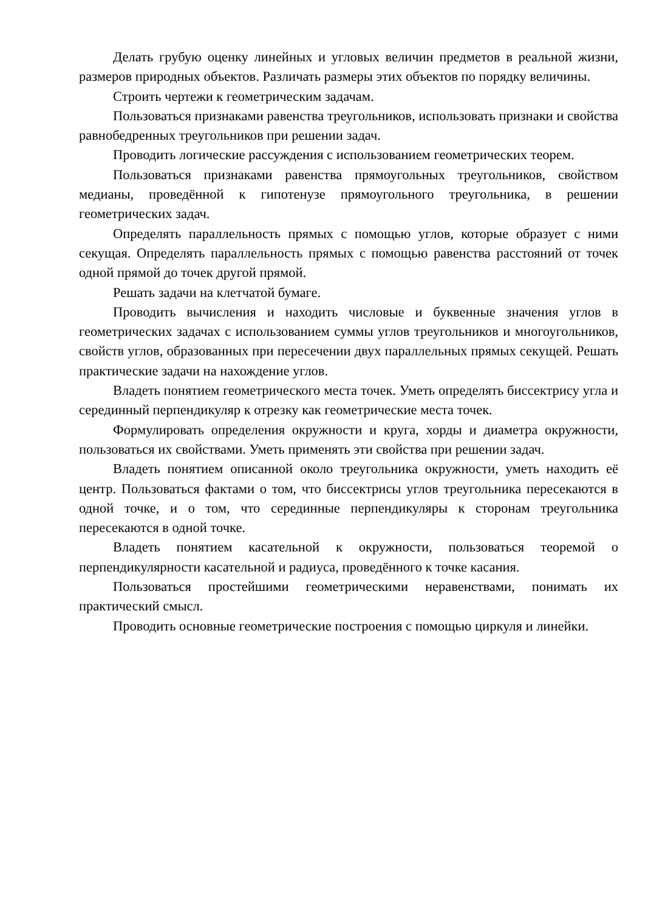Делать грубую оценку линейных и угловых величин предметов в реальной жизни, размеров природных объектов. Различать размеры этих объектов по порядку величины.
Строить чертежи к геометрическим задачам.
Пользоваться признаками равенства треугольников, использовать признаки и свойства равнобедренных треугольников при решении задач.
Проводить логические рассуждения с использованием геометрических теорем.
Пользоваться признаками равенства прямоугольных треугольников, свойством медианы, проведённой к гипотенузе прямоугольного треугольника, в решении геометрических задач.
Определять параллельность прямых с помощью углов, которые образует с ними секущая. Определять параллельность прямых с помощью равенства расстояний от точек одной прямой до точек другой прямой.
Решать задачи на клетчатой бумаге.
Проводить вычисления и находить числовые и буквенные значения углов в геометрических задачах с использованием суммы углов треугольников и многоугольников, свойств углов, образованных при пересечении двух параллельных прямых секущей. Решать практические задачи на нахождение углов.
Владеть понятием геометрического места точек. Уметь определять биссектрису угла и серединный перпендикуляр к отрезку как геометрические места точек.
Формулировать определения окружности и круга, хорды и диаметра окружности, пользоваться их свойствами. Уметь применять эти свойства при решении задач.
Владеть понятием описанной около треугольника окружности, уметь находить её центр. Пользоваться фактами о том, что биссектрисы углов треугольника пересекаются в одной точке, и о том, что серединные перпендикуляры к сторонам треугольника пересекаются в одной точке.
Владеть понятием касательной к окружности, пользоваться теоремой о перпендикулярности касательной и радиуса, проведённого к точке касания.
Пользоваться простейшими геометрическими неравенствами, понимать их практический смысл.
Проводить основные геометрические построения с помощью циркуля и линейки.